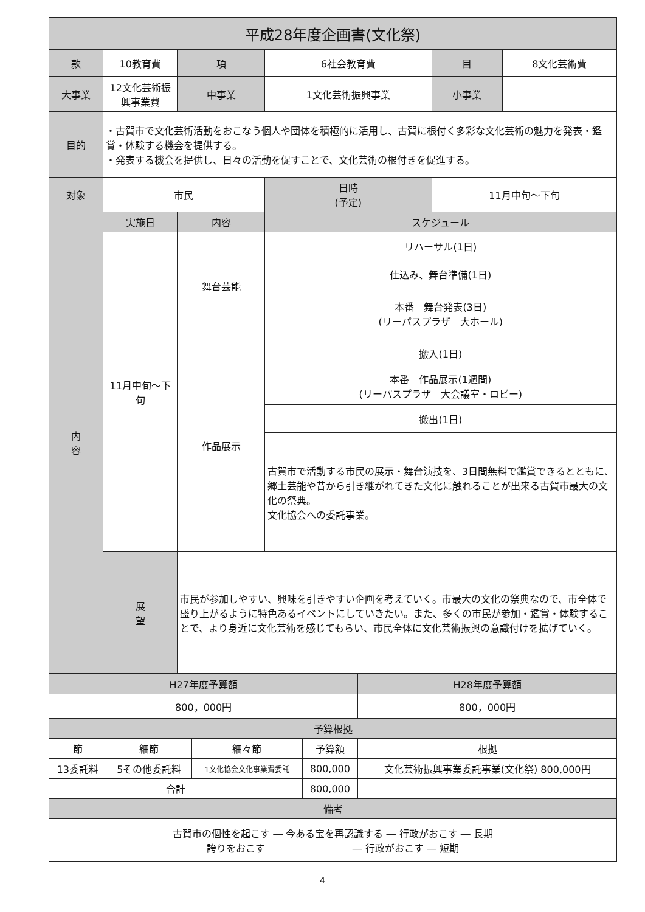| 平成28年度企画書(文化祭) | | | | | | | |
| --- | --- | --- | --- | --- | --- | --- | --- |
| 款 | 10教育費 | | 項 | 6社会教育費 | | 目 | 8文化芸術費 |
| 大事業 | 12文化芸術振興事業費 | | 中事業 | 1文化芸術振興事業 | | 小事業 | |
| 目的 | ・古賀市で文化芸術活動をおこなう個人や団体を積極的に活用し、古賀に根付く多彩な文化芸術の魅力を発表・鑑賞・体験する機会を提供する。 ・発表する機会を提供し、日々の活動を促すことで、文化芸術の根付きを促進する。 | | | | | | |
| 対象 | 市民 | | | 日時 (予定) | 11月中旬～下旬 | | |
| 内 容 | 実施日 | 内容 | | スケジュール | | | |
| | 11月中旬～下旬 | 舞台芸能 | | リハーサル(1日) | | | |
| | | | | 仕込み、舞台準備(1日) | | | |
| | | | | 本番 舞台発表(3日) (リーパスプラザ 大ホール) | | | |
| | | 作品展示 | | 搬入(1日) | | | |
| | | | | 本番 作品展示(1週間) (リーパスプラザ 大会議室・ロビー) | | | |
| | | | | 搬出(1日) | | | |
| | | | | 古賀市で活動する市民の展示・舞台演技を、3日間無料で鑑賞できるとともに、郷土芸能や昔から引き継がれてきた文化に触れることが出来る古賀市最大の文化の祭典。 文化協会への委託事業。 | | | |
| | 展 望 | 市民が参加しやすい、興味を引きやすい企画を考えていく。市最大の文化の祭典なので、市全体で盛り上がるように特色あるイベントにしていきたい。また、多くの市民が参加・鑑賞・体験することで、より身近に文化芸術を感じてもらい、市民全体に文化芸術振興の意識付けを拡げていく。 | | | | | |
| H27年度予算額 | | | | H28年度予算額 |
| --- | --- | --- | --- | --- |
| 800，000円 | | | | 800，000円 |
| 予算根拠 | | | | |
| 節 | 細節 | 細々節 | 予算額 | 根拠 |
| 13委託料 | 5その他委託料 | 1文化協会文化事業費委託 | 800,000 | 文化芸術振興事業委託事業(文化祭) 800,000円 |
| 合計 | | | 800,000 | |
| 備考 | | | | |
| 古賀市の個性を起こす ― 今ある宝を再認識する ― 行政がおこす ― 長期 誇りをおこす ― 行政がおこす ― 短期 | | | | |
4